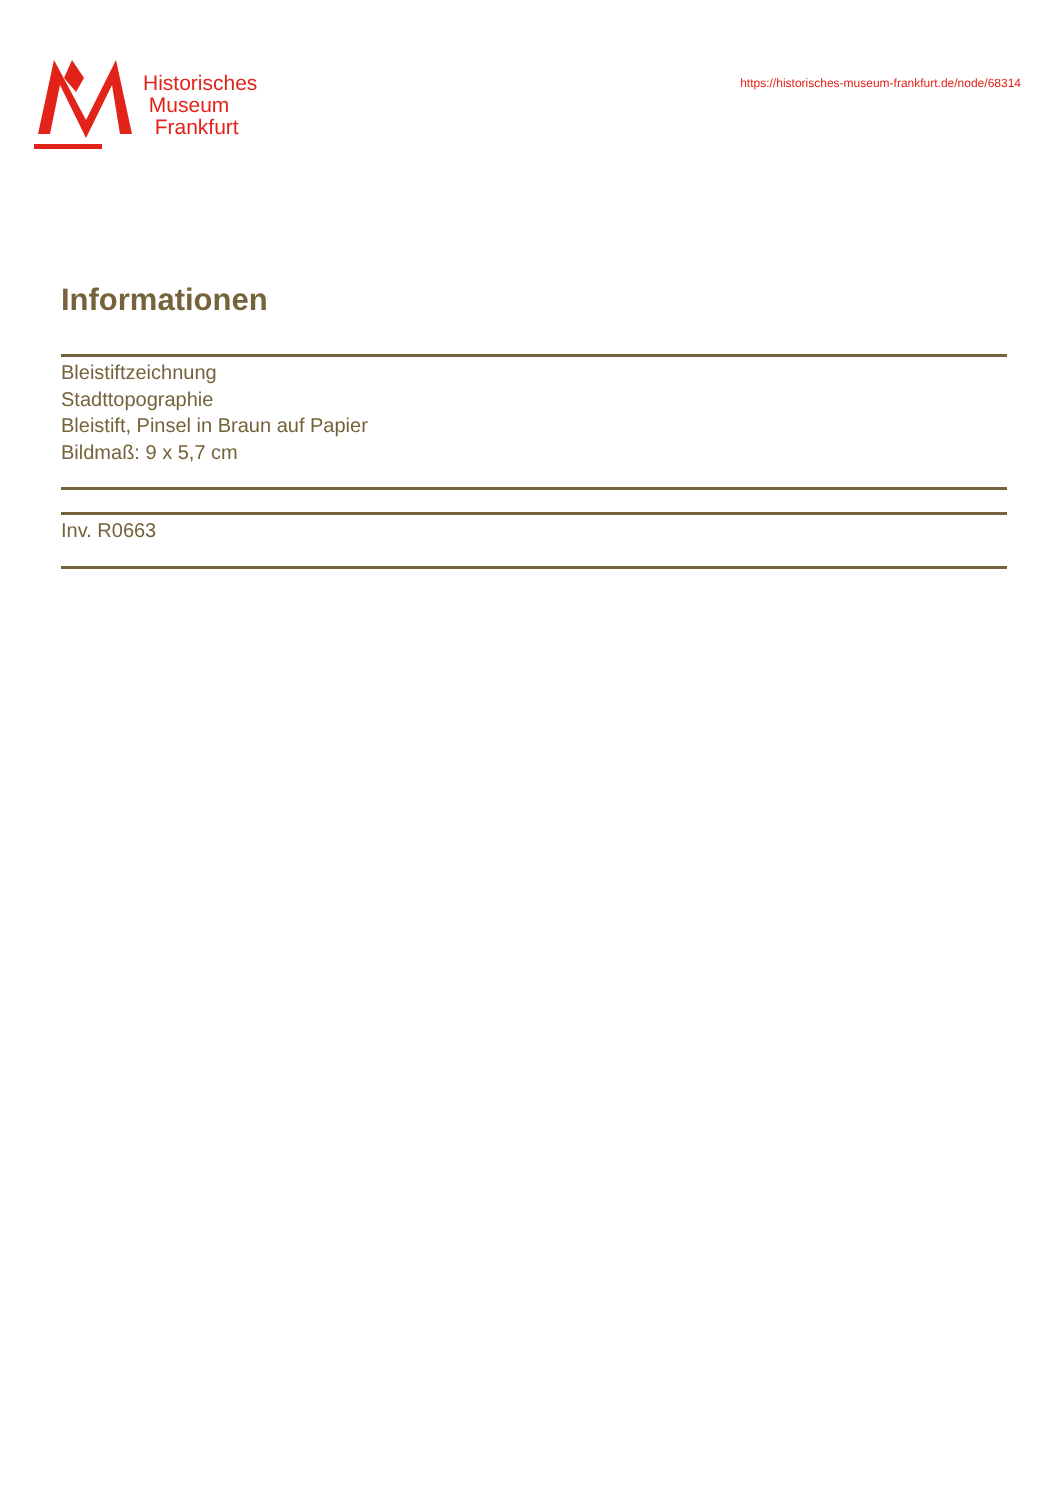Historisches
Museum
Frankfurt
https://historisches-museum-frankfurt.de/node/68314
Informationen
Bleistiftzeichnung
Stadttopographie
Bleistift, Pinsel in Braun auf Papier
Bildmaß: 9 x 5,7 cm
Inv. R0663